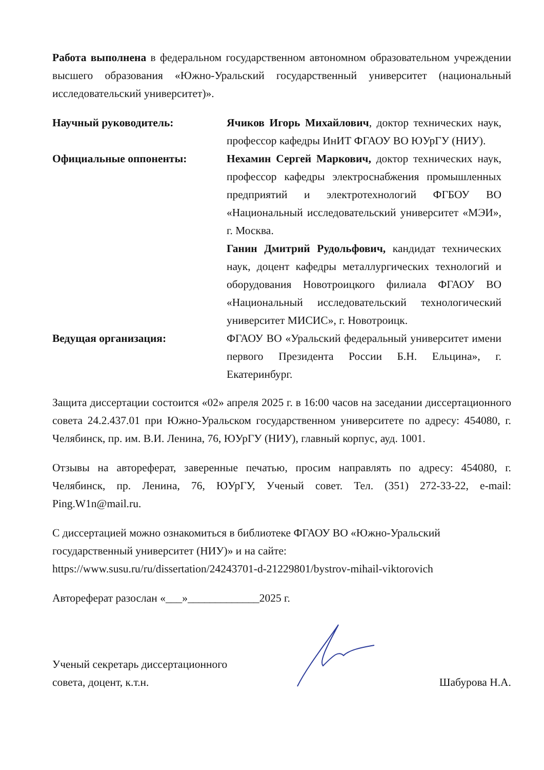Работа выполнена в федеральном государственном автономном образовательном учреждении высшего образования «Южно-Уральский государственный университет (национальный исследовательский университет)».
| Научный руководитель: | Ячиков Игорь Михайлович , доктор технических наук, профессор кафедры ИнИТ ФГАОУ ВО ЮУрГУ (НИУ). |
| Официальные оппоненты: | Нехамин Сергей Маркович, доктор технических наук, профессор кафедры электроснабжения промышленных предприятий и электротехнологий ФГБОУ ВО «Национальный исследовательский университет «МЭИ», г. Москва. |
| | Ганин Дмитрий Рудольфович, кандидат технических наук, доцент кафедры металлургических технологий и оборудования Новотроицкого филиала ФГАОУ ВО «Национальный исследовательский технологический университет МИСИС», г. Новотроицк. |
| Ведущая организация: | ФГАОУ ВО «Уральский федеральный университет имени первого Президента России Б.Н. Ельцина», г. Екатеринбург. |
Защита диссертации состоится «02» апреля 2025 г. в 16:00 часов на заседании диссертационного совета 24.2.437.01 при Южно-Уральском государственном университете по адресу: 454080, г. Челябинск, пр. им. В.И. Ленина, 76, ЮУрГУ (НИУ), главный корпус, ауд. 1001.
Отзывы на автореферат, заверенные печатью, просим направлять по адресу: 454080, г. Челябинск, пр. Ленина, 76, ЮУрГУ, Ученый совет. Тел. (351) 272-33-22, e-mail: Ping.W1n@mail.ru.
С диссертацией можно ознакомиться в библиотеке ФГАОУ ВО «Южно-Уральский государственный университет (НИУ)» и на сайте:
https://www.susu.ru/ru/dissertation/24243701-d-21229801/bystrov-mihail-viktorovich
Автореферат разослан «___»_____________2025 г.
Ученый секретарь диссертационного
совета, доцент, к.т.н.
Шабурова Н.А.